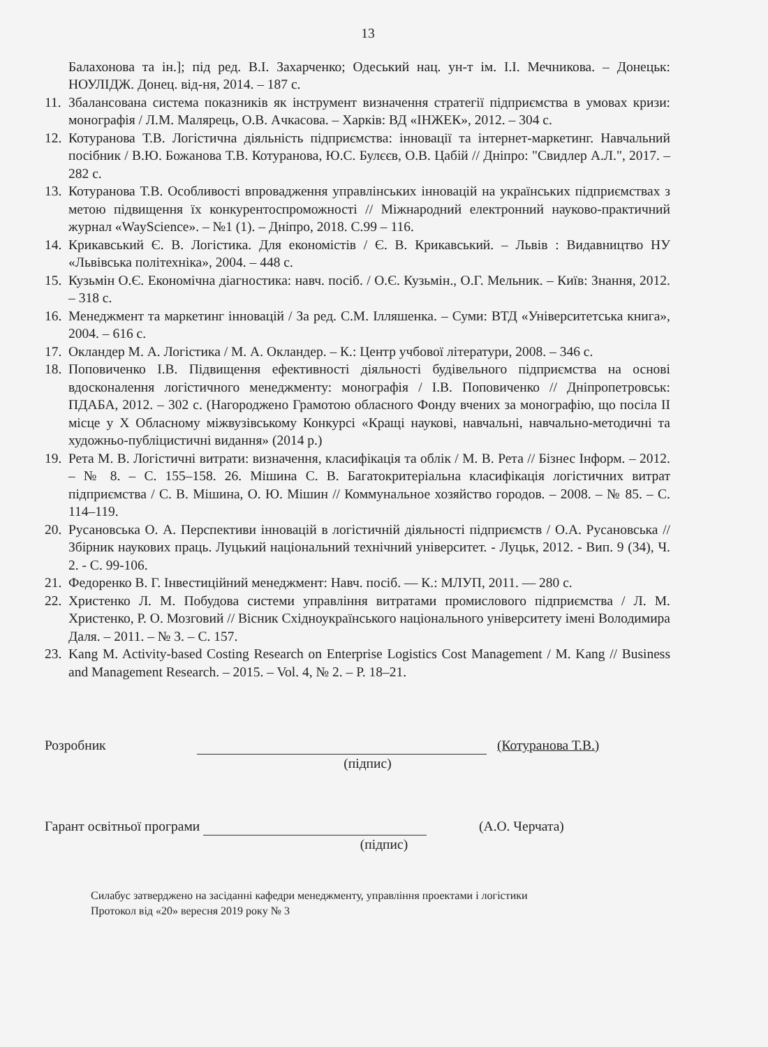13
Балахонова та ін.]; під ред. В.І. Захарченко; Одеський нац. ун-т ім. І.І. Мечникова. – Донецьк: НОУЛІДЖ. Донец. від-ня, 2014. – 187 с.
11.
Збалансована система показників як інструмент визначення стратегії підприємства в умовах кризи: монографія / Л.М. Малярець, О.В. Ачкасова. – Харків: ВД «ІНЖЕК», 2012. – 304 с.
12.
Котуранова Т.В. Логістична діяльність підприємства: інновації та інтернет-маркетинг. Навчальний посібник / В.Ю. Божанова Т.В. Котуранова, Ю.С. Булєєв, О.В. Цабій // Дніпро: "Свидлер А.Л.", 2017. – 282 с.
13.
Котуранова Т.В. Особливості впровадження управлінських інновацій на українських підприємствах з метою підвищення їх конкурентоспроможності // Міжнародний електронний науково-практичний журнал «WayScience». – №1 (1). – Дніпро, 2018. С.99 – 116.
14.
Крикавський Є. В. Логістика. Для економістів / Є. В. Крикавський. – Львів : Видавництво НУ «Львівська політехніка», 2004. – 448 с.
15.
Кузьмін О.Є. Економічна діагностика: навч. посіб. / О.Є. Кузьмін., О.Г. Мельник. – Київ: Знання, 2012. – 318 с.
16.
Менеджмент та маркетинг інновацій / За ред. С.М. Ілляшенка. – Суми: ВТД «Університетська книга», 2004. – 616 с.
17.
Окландер М. А. Логістика / М. А. Окландер. – К.: Центр учбової літератури, 2008. – 346 с.
18.
Поповиченко І.В. Підвищення ефективності діяльності будівельного підприємства на основі вдосконалення логістичного менеджменту: монографія / І.В. Поповиченко // Дніпропетровськ: ПДАБА, 2012. – 302 с. (Нагороджено Грамотою обласного Фонду вчених за монографію, що посіла ІІ місце у Х Обласному міжвузівському Конкурсі «Кращі наукові, навчальні, навчально-методичні та художньо-публіцистичні видання» (2014 р.)
19.
Рета М. В. Логістичні витрати: визначення, класифікація та облік / М. В. Рета // Бізнес Інформ. – 2012. – № 8. – С. 155–158. 26. Мішина С. В. Багатокритеріальна класифікація логістичних витрат підприємства / С. В. Мішина, О. Ю. Мішин // Коммунальное хозяйство городов. – 2008. – № 85. – С. 114–119.
20.
Русановська О. А. Перспективи інновацій в логістичній діяльності підприємств / О.А. Русановська // Збірник наукових праць. Луцький національний технічний університет. - Луцьк, 2012. - Вип. 9 (34), Ч. 2. - С. 99-106.
21.
Федоренко В. Г. Інвестиційний менеджмент: Навч. посіб. — К.: МЛУП, 2011. — 280 с.
22.
Христенко Л. М. Побудова системи управління витратами промислового підприємства / Л. М. Христенко, Р. О. Мозговий // Вісник Східноукраїнського національного університету імені Володимира Даля. – 2011. – № 3. – С. 157.
23.
Kang M. Activity-based Costing Research on Enterprise Logistics Cost Management / M. Kang // Business and Management Research. – 2015. – Vol. 4, № 2. – P. 18–21.
Розробник
(Котуранова Т.В.)
(підпис)
Гарант освітньої програми
(А.О. Черчата)
(підпис)
Силабус затверджено на засіданні кафедри менеджменту, управління проектами і логістики
Протокол від «20» вересня 2019 року № 3